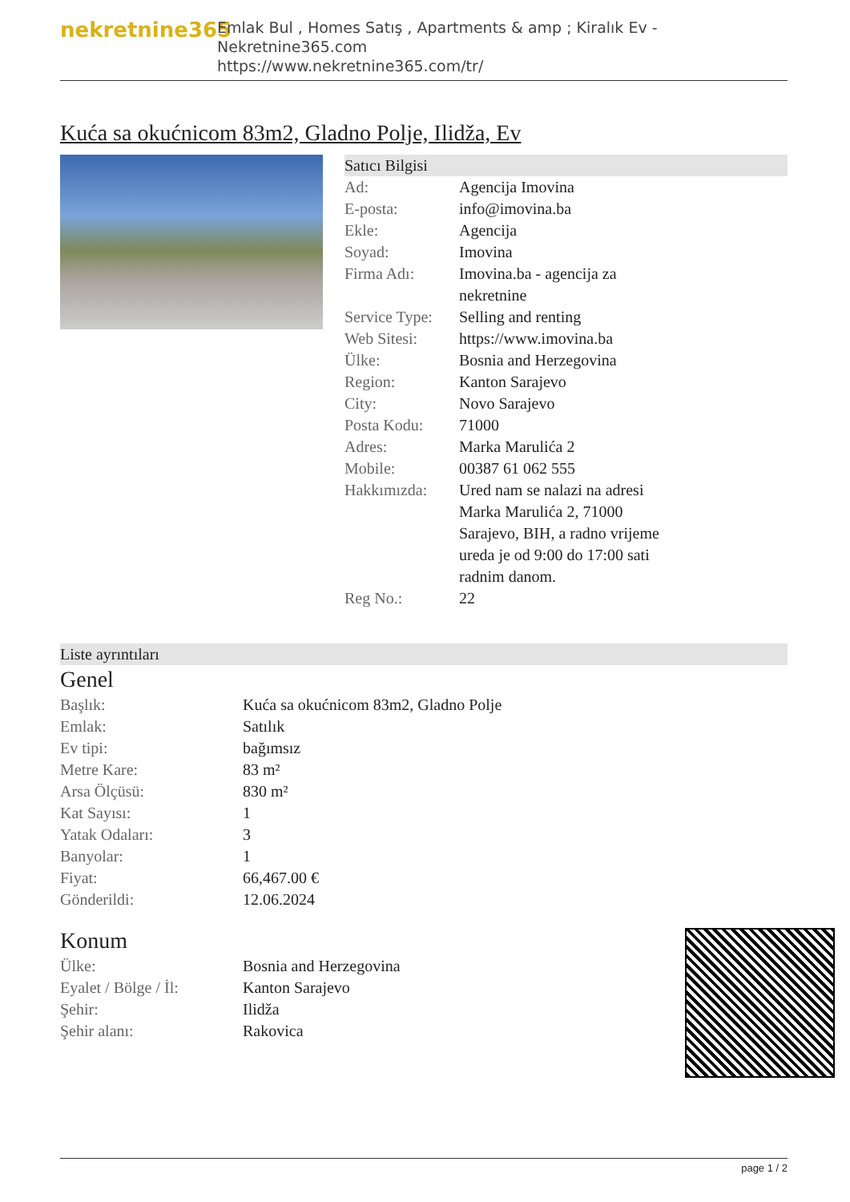nekretnine365
Emlak Bul , Homes Satış , Apartments & amp ; Kiralık Ev - Nekretnine365.com
https://www.nekretnine365.com/tr/
Kuća sa okućnicom 83m2, Gladno Polje, Ilidža, Ev
Satıcı Bilgisi
| Ad: | Agencija Imovina |
| E-posta: | info@imovina.ba |
| Ekle: | Agencija |
| Soyad: | Imovina |
| Firma Adı: | Imovina.ba - agencija za nekretnine |
| Service Type: | Selling and renting |
| Web Sitesi: | https://www.imovina.ba |
| Ülke: | Bosnia and Herzegovina |
| Region: | Kanton Sarajevo |
| City: | Novo Sarajevo |
| Posta Kodu: | 71000 |
| Adres: | Marka Marulića 2 |
| Mobile: | 00387 61 062 555 |
| Hakkımızda: | Ured nam se nalazi na adresi Marka Marulića 2, 71000 Sarajevo, BIH, a radno vrijeme ureda je od 9:00 do 17:00 sati radnim danom. |
| Reg No.: | 22 |
Liste ayrıntıları
Genel
| Başlık: | Kuća sa okućnicom 83m2, Gladno Polje |
| Emlak: | Satılık |
| Ev tipi: | bağımsız |
| Metre Kare: | 83 m² |
| Arsa Ölçüsü: | 830 m² |
| Kat Sayısı: | 1 |
| Yatak Odaları: | 3 |
| Banyolar: | 1 |
| Fiyat: | 66,467.00 € |
| Gönderildi: | 12.06.2024 |
Konum
| Ülke: | Bosnia and Herzegovina |
| Eyalet / Bölge / İl: | Kanton Sarajevo |
| Şehir: | Ilidža |
| Şehir alanı: | Rakovica |
page 1 / 2